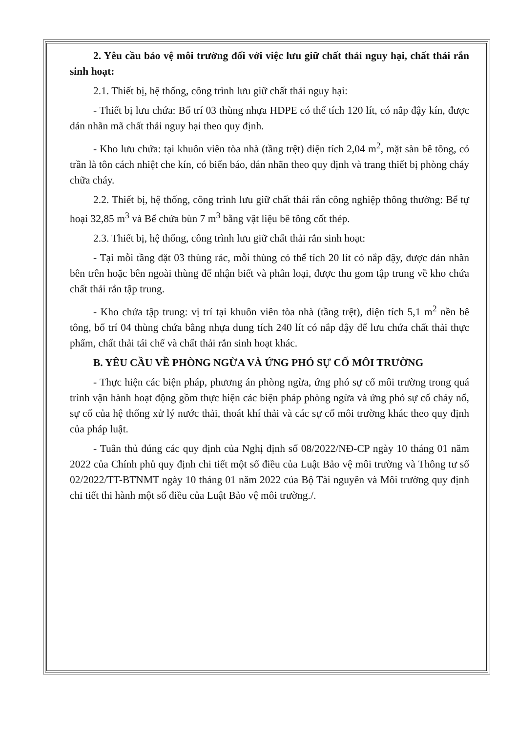2. Yêu cầu bảo vệ môi trường đối với việc lưu giữ chất thải nguy hại, chất thải rắn sinh hoạt:
2.1. Thiết bị, hệ thống, công trình lưu giữ chất thải nguy hại:
- Thiết bị lưu chứa: Bố trí 03 thùng nhựa HDPE có thể tích 120 lít, có nắp đậy kín, được dán nhãn mã chất thải nguy hại theo quy định.
- Kho lưu chứa: tại khuôn viên tòa nhà (tầng trệt) diện tích 2,04 m<sup>2</sup>, mặt sàn bê tông, có trần là tôn cách nhiệt che kín, có biển báo, dán nhãn theo quy định và trang thiết bị phòng cháy chữa cháy.
2.2. Thiết bị, hệ thống, công trình lưu giữ chất thải rắn công nghiệp thông thường: Bể tự hoại 32,85 m<sup>3</sup> và Bể chứa bùn 7 m<sup>3</sup> bằng vật liệu bê tông cốt thép.
2.3. Thiết bị, hệ thống, công trình lưu giữ chất thải rắn sinh hoạt:
- Tại mỗi tầng đặt 03 thùng rác, mỗi thùng có thể tích 20 lít có nắp đậy, được dán nhãn bên trên hoặc bên ngoài thùng để nhận biết và phân loại, được thu gom tập trung về kho chứa chất thải rắn tập trung.
- Kho chứa tập trung: vị trí tại khuôn viên tòa nhà (tầng trệt), diện tích 5,1 m<sup>2</sup> nền bê tông, bố trí 04 thùng chứa bằng nhựa dung tích 240 lít có nắp đậy để lưu chứa chất thải thực phẩm, chất thải tái chế và chất thải rắn sinh hoạt khác.
B. YÊU CẦU VỀ PHÒNG NGỪA VÀ ỨNG PHÓ SỰ CỐ MÔI TRƯỜNG
- Thực hiện các biện pháp, phương án phòng ngừa, ứng phó sự cố môi trường trong quá trình vận hành hoạt động gồm thực hiện các biện pháp phòng ngừa và ứng phó sự cố cháy nổ, sự cố của hệ thống xử lý nước thải, thoát khí thải và các sự cố môi trường khác theo quy định của pháp luật.
- Tuân thủ đúng các quy định của Nghị định số 08/2022/NĐ-CP ngày 10 tháng 01 năm 2022 của Chính phủ quy định chi tiết một số điều của Luật Bảo vệ môi trường và Thông tư số 02/2022/TT-BTNMT ngày 10 tháng 01 năm 2022 của Bộ Tài nguyên và Môi trường quy định chi tiết thi hành một số điều của Luật Bảo vệ môi trường./.